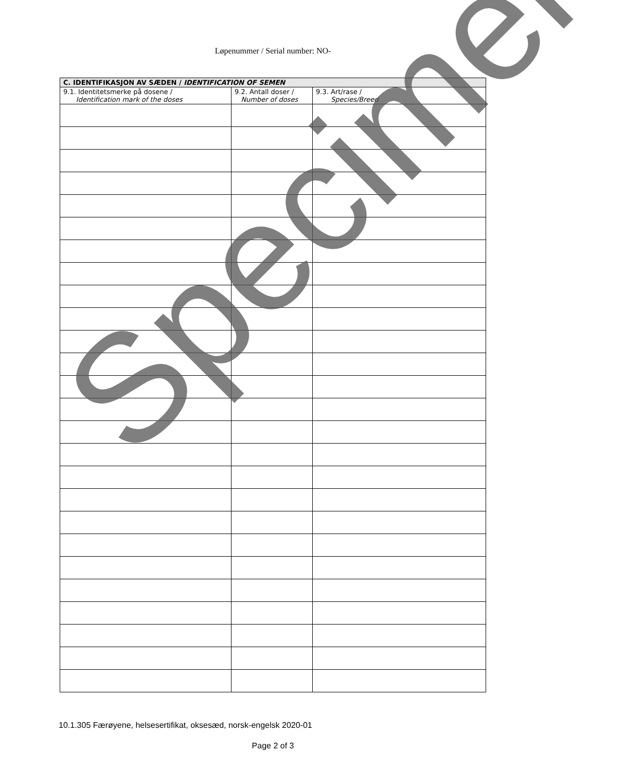Løpenummer / Serial number: NO-
| C. IDENTIFIKASJON AV SÆDEN / IDENTIFICATION OF SEMEN | | |
| --- | --- | --- |
| 9.1. Identitetsmerke på dosene / Identification mark of the doses | 9.2. Antall doser / Number of doses | 9.3. Art/rase / Species/Breed |
Specimen
10.1.305 Færøyene, helsesertifikat, oksesæd, norsk-engelsk 2020-01
Page 2 of 3